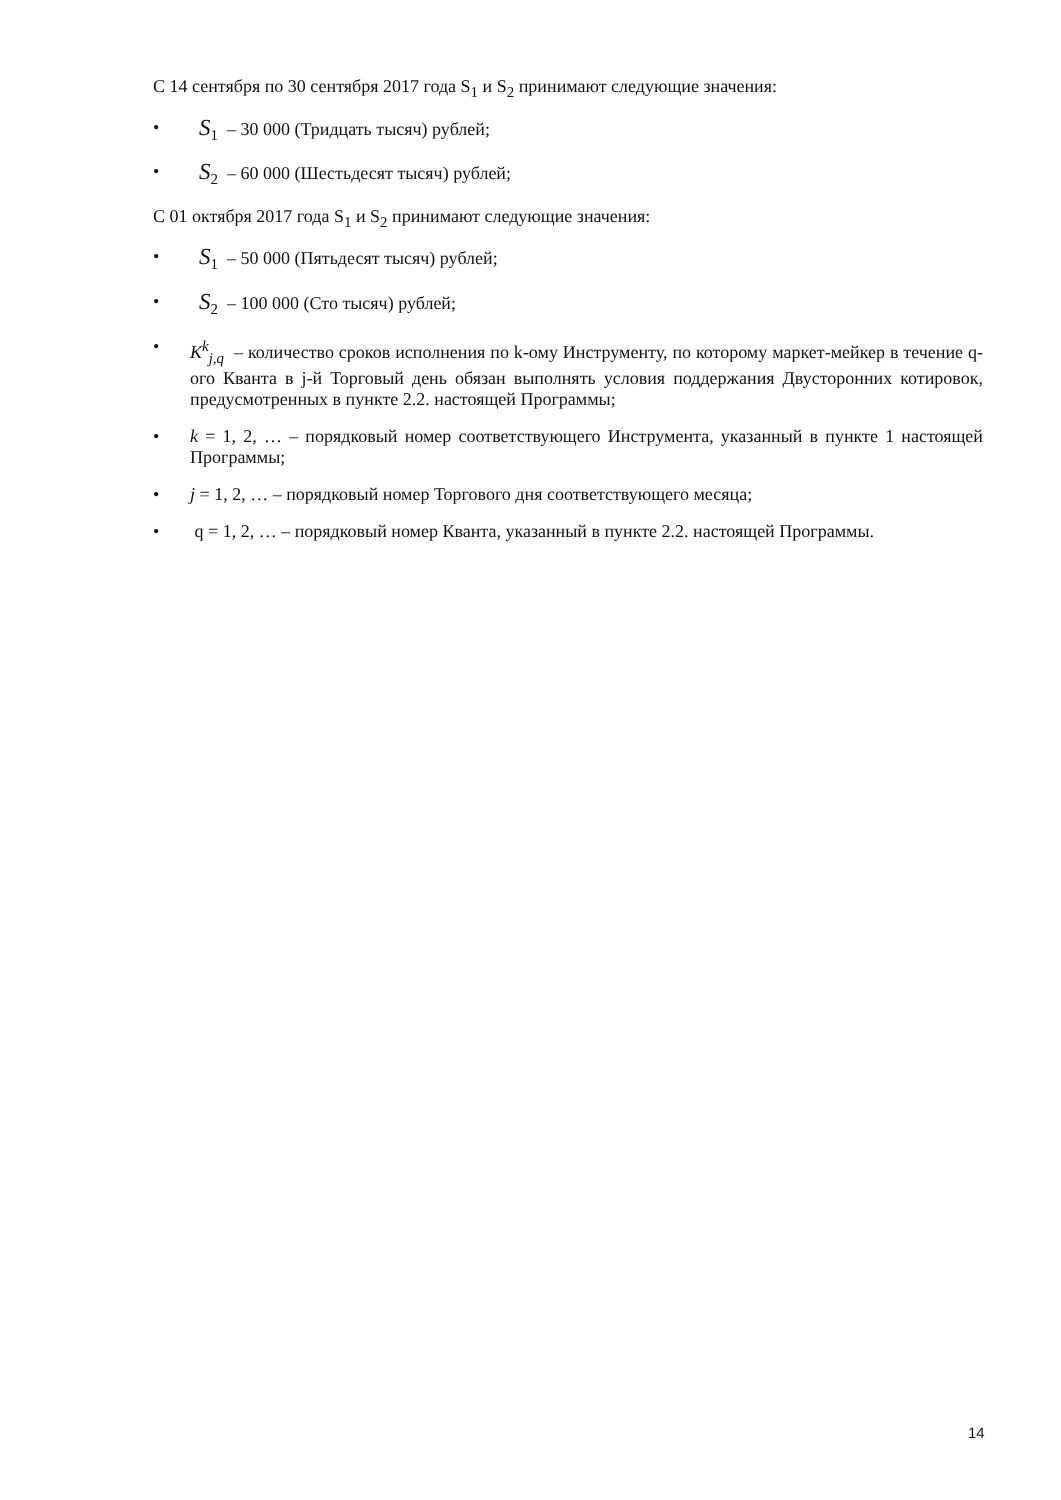С 14 сентября по 30 сентября 2017 года S<sub>1</sub> и S<sub>2</sub> принимают следующие значения:
• S<sub>1</sub> – 30 000 (Тридцать тысяч) рублей;
• S<sub>2</sub> – 60 000 (Шестьдесят тысяч) рублей;
С 01 октября 2017 года S<sub>1</sub> и S<sub>2</sub> принимают следующие значения:
• S<sub>1</sub> – 50 000 (Пятьдесят тысяч) рублей;
• S<sub>2</sub> – 100 000 (Сто тысяч) рублей;
• K<sup>k</sup><sub>j,q</sub> – количество сроков исполнения по k-ому Инструменту, по которому маркет-мейкер в течение q-ого Кванта в j-й Торговый день обязан выполнять условия поддержания Двусторонних котировок, предусмотренных в пункте 2.2. настоящей Программы;
• k = 1, 2, … – порядковый номер соответствующего Инструмента, указанный в пункте 1 настоящей Программы;
• j = 1, 2, … – порядковый номер Торгового дня соответствующего месяца;
• q = 1, 2, … – порядковый номер Кванта, указанный в пункте 2.2. настоящей Программы.
14